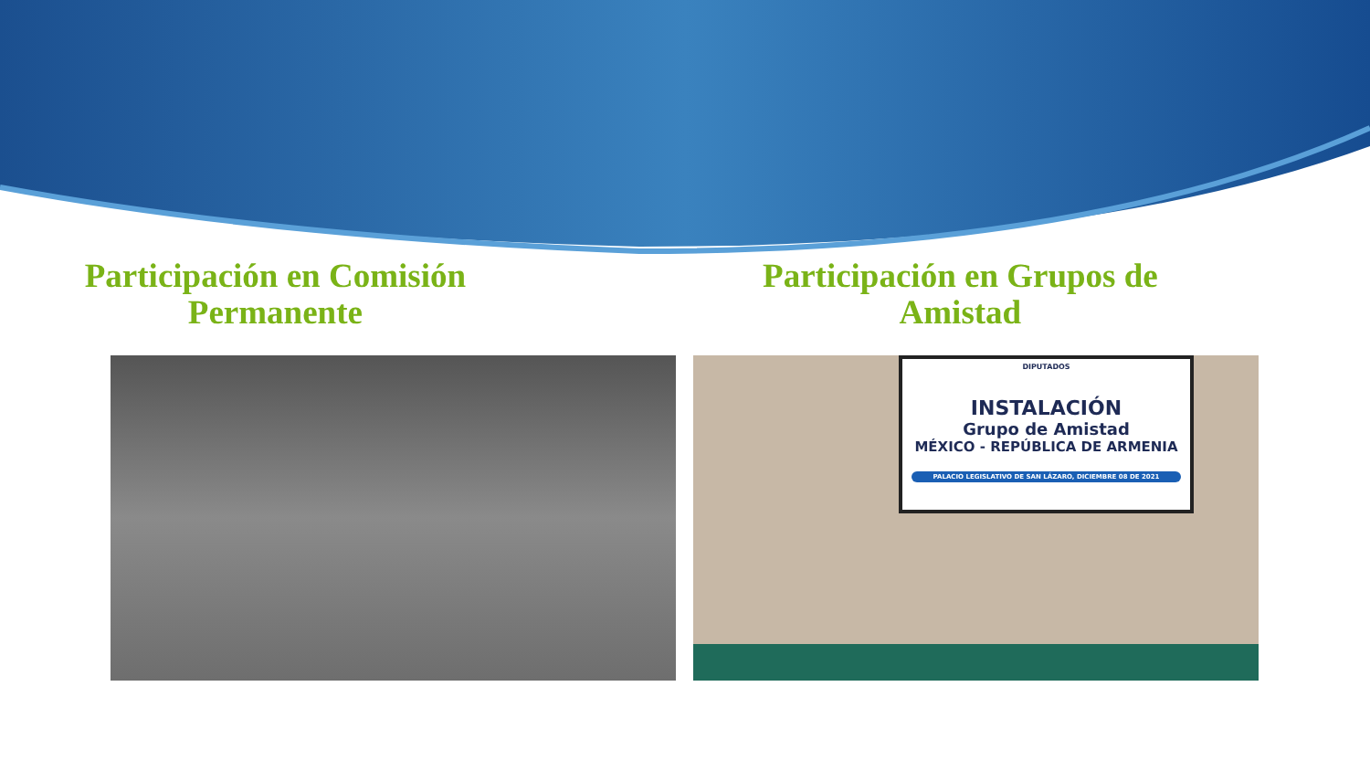Participación en Comisión
Permanente
Participación en Grupos de
Amistad
DIPUTADOS
INSTALACIÓN
Grupo de Amistad
MÉXICO - REPÚBLICA DE ARMENIA
PALACIO LEGISLATIVO DE SAN LÁZARO, DICIEMBRE 08 DE 2021